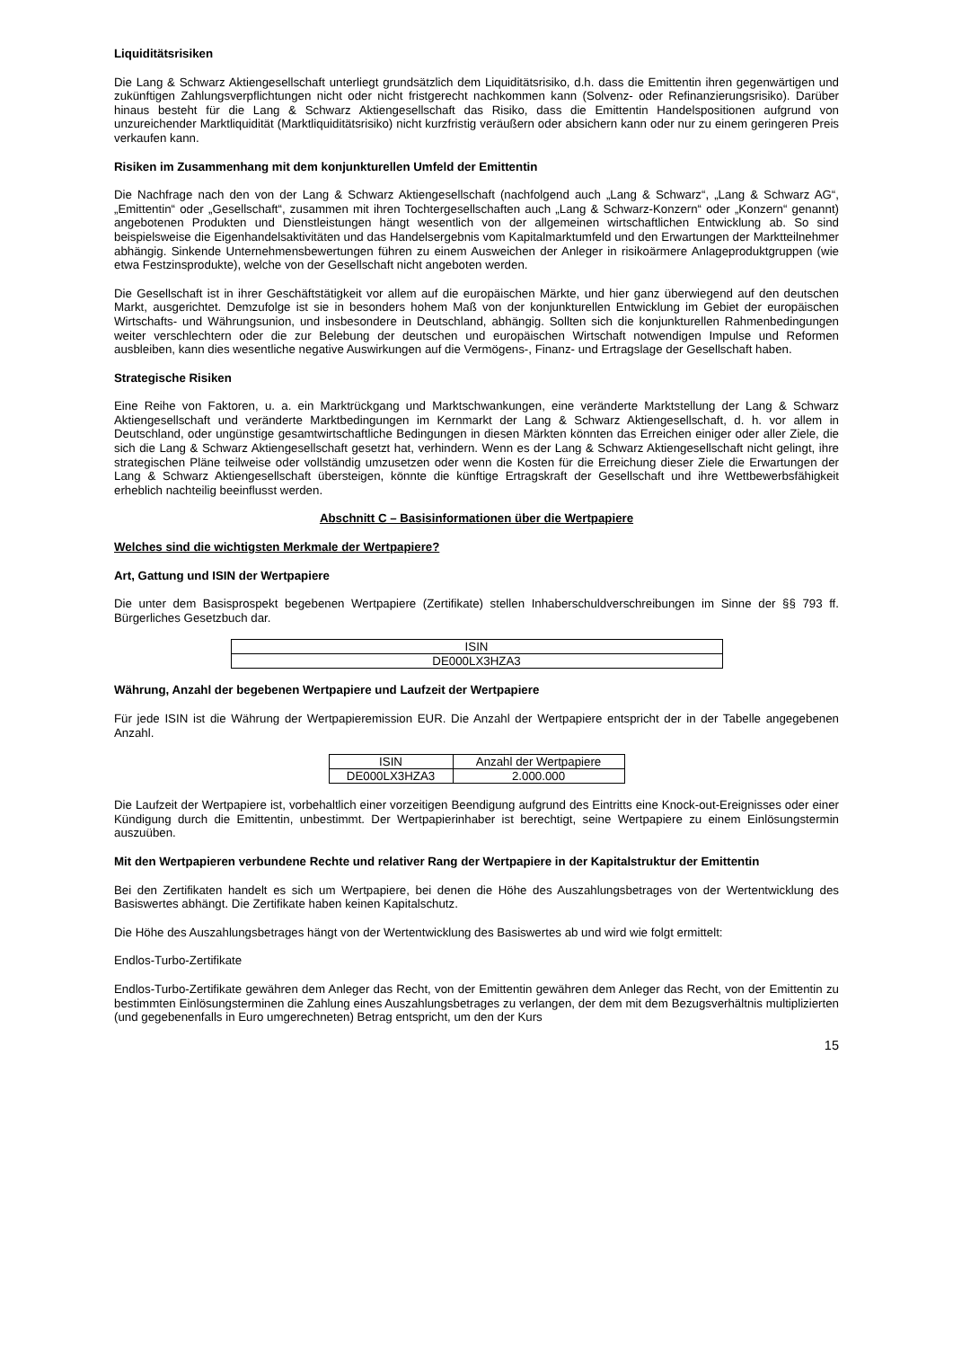Liquiditätsrisiken
Die Lang & Schwarz Aktiengesellschaft unterliegt grundsätzlich dem Liquiditätsrisiko, d.h. dass die Emittentin ihren gegenwärtigen und zukünftigen Zahlungsverpflichtungen nicht oder nicht fristgerecht nachkommen kann (Solvenz- oder Refinanzierungsrisiko). Darüber hinaus besteht für die Lang & Schwarz Aktiengesellschaft das Risiko, dass die Emittentin Handelspositionen aufgrund von unzureichender Marktliquidität (Marktliquiditätsrisiko) nicht kurzfristig veräußern oder absichern kann oder nur zu einem geringeren Preis verkaufen kann.
Risiken im Zusammenhang mit dem konjunkturellen Umfeld der Emittentin
Die Nachfrage nach den von der Lang & Schwarz Aktiengesellschaft (nachfolgend auch „Lang & Schwarz“, „Lang & Schwarz AG“, „Emittentin“ oder „Gesellschaft“, zusammen mit ihren Tochtergesellschaften auch „Lang & Schwarz-Konzern“ oder „Konzern“ genannt) angebotenen Produkten und Dienstleistungen hängt wesentlich von der allgemeinen wirtschaftlichen Entwicklung ab. So sind beispielsweise die Eigenhandelsaktivitäten und das Handelsergebnis vom Kapitalmarktumfeld und den Erwartungen der Marktteilnehmer abhängig. Sinkende Unternehmensbewertungen führen zu einem Ausweichen der Anleger in risikoärmere Anlageproduktgruppen (wie etwa Festzinsprodukte), welche von der Gesellschaft nicht angeboten werden.
Die Gesellschaft ist in ihrer Geschäftstätigkeit vor allem auf die europäischen Märkte, und hier ganz überwiegend auf den deutschen Markt, ausgerichtet. Demzufolge ist sie in besonders hohem Maß von der konjunkturellen Entwicklung im Gebiet der europäischen Wirtschafts- und Währungsunion, und insbesondere in Deutschland, abhängig. Sollten sich die konjunkturellen Rahmenbedingungen weiter verschlechtern oder die zur Belebung der deutschen und europäischen Wirtschaft notwendigen Impulse und Reformen ausbleiben, kann dies wesentliche negative Auswirkungen auf die Vermögens-, Finanz- und Ertragslage der Gesellschaft haben.
Strategische Risiken
Eine Reihe von Faktoren, u. a. ein Marktrückgang und Marktschwankungen, eine veränderte Marktstellung der Lang & Schwarz Aktiengesellschaft und veränderte Marktbedingungen im Kernmarkt der Lang & Schwarz Aktiengesellschaft, d. h. vor allem in Deutschland, oder ungünstige gesamtwirtschaftliche Bedingungen in diesen Märkten könnten das Erreichen einiger oder aller Ziele, die sich die Lang & Schwarz Aktiengesellschaft gesetzt hat, verhindern. Wenn es der Lang & Schwarz Aktiengesellschaft nicht gelingt, ihre strategischen Pläne teilweise oder vollständig umzusetzen oder wenn die Kosten für die Erreichung dieser Ziele die Erwartungen der Lang & Schwarz Aktiengesellschaft übersteigen, könnte die künftige Ertragskraft der Gesellschaft und ihre Wettbewerbsfähigkeit erheblich nachteilig beeinflusst werden.
Abschnitt C – Basisinformationen über die Wertpapiere
Welches sind die wichtigsten Merkmale der Wertpapiere?
Art, Gattung und ISIN der Wertpapiere
Die unter dem Basisprospekt begebenen Wertpapiere (Zertifikate) stellen Inhaberschuldverschreibungen im Sinne der §§ 793 ff. Bürgerliches Gesetzbuch dar.
| ISIN |
| --- |
| DE000LX3HZA3 |
Währung, Anzahl der begebenen Wertpapiere und Laufzeit der Wertpapiere
Für jede ISIN ist die Währung der Wertpapieremission EUR. Die Anzahl der Wertpapiere entspricht der in der Tabelle angegebenen Anzahl.
| ISIN | Anzahl der Wertpapiere |
| --- | --- |
| DE000LX3HZA3 | 2.000.000 |
Die Laufzeit der Wertpapiere ist, vorbehaltlich einer vorzeitigen Beendigung aufgrund des Eintritts eine Knock-out-Ereignisses oder einer Kündigung durch die Emittentin, unbestimmt. Der Wertpapierinhaber ist berechtigt, seine Wertpapiere zu einem Einlösungstermin auszuüben.
Mit den Wertpapieren verbundene Rechte und relativer Rang der Wertpapiere in der Kapitalstruktur der Emittentin
Bei den Zertifikaten handelt es sich um Wertpapiere, bei denen die Höhe des Auszahlungsbetrages von der Wertentwicklung des Basiswertes abhängt. Die Zertifikate haben keinen Kapitalschutz.
Die Höhe des Auszahlungsbetrages hängt von der Wertentwicklung des Basiswertes ab und wird wie folgt ermittelt:
Endlos-Turbo-Zertifikate
Endlos-Turbo-Zertifikate gewähren dem Anleger das Recht, von der Emittentin gewähren dem Anleger das Recht, von der Emittentin zu bestimmten Einlösungsterminen die Zahlung eines Auszahlungsbetrages zu verlangen, der dem mit dem Bezugsverhältnis multiplizierten (und gegebenenfalls in Euro umgerechneten) Betrag entspricht, um den der Kurs
15